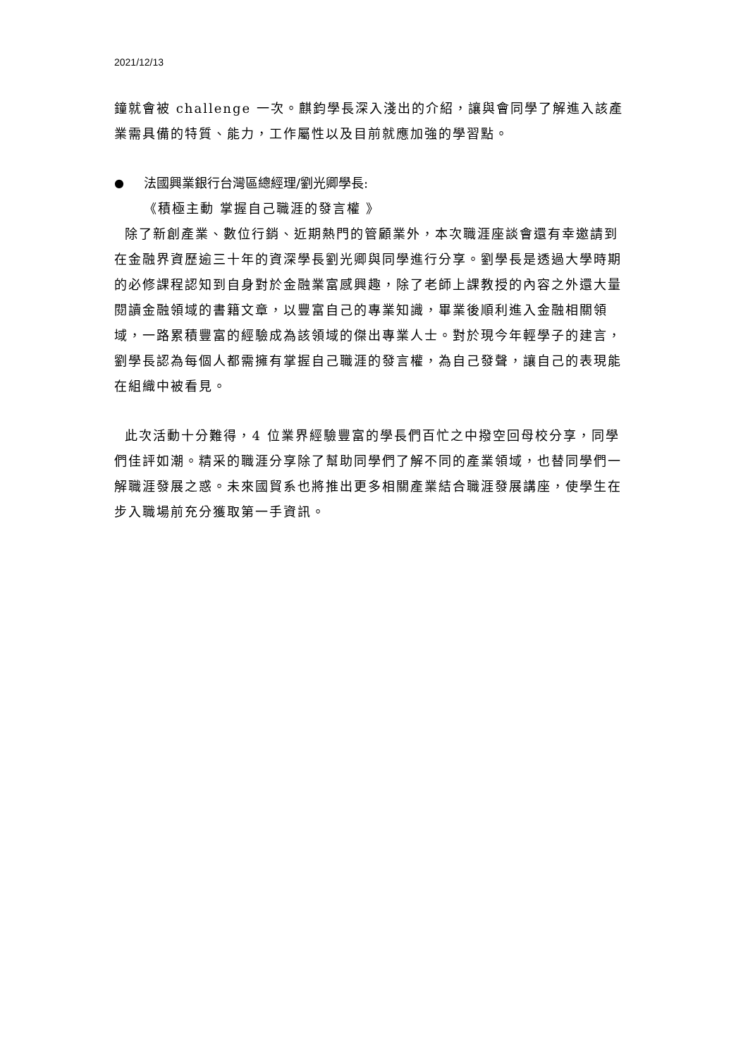2021/12/13
鐘就會被 challenge 一次。麒鈞學長深入淺出的介紹，讓與會同學了解進入該產業需具備的特質、能力，工作屬性以及目前就應加強的學習點。
● 法國興業銀行台灣區總經理/劉光卿學長:
《積極主動 掌握自己職涯的發言權 》
除了新創產業、數位行銷、近期熱門的管顧業外，本次職涯座談會還有幸邀請到在金融界資歷逾三十年的資深學長劉光卿與同學進行分享。劉學長是透過大學時期的必修課程認知到自身對於金融業富感興趣，除了老師上課教授的內容之外還大量閱讀金融領域的書籍文章，以豐富自己的專業知識，畢業後順利進入金融相關領域，一路累積豐富的經驗成為該領域的傑出專業人士。對於現今年輕學子的建言，劉學長認為每個人都需擁有掌握自己職涯的發言權，為自己發聲，讓自己的表現能在組織中被看見。
此次活動十分難得，4 位業界經驗豐富的學長們百忙之中撥空回母校分享，同學們佳評如潮。精采的職涯分享除了幫助同學們了解不同的產業領域，也替同學們一解職涯發展之惑。未來國貿系也將推出更多相關產業結合職涯發展講座，使學生在步入職場前充分獲取第一手資訊。